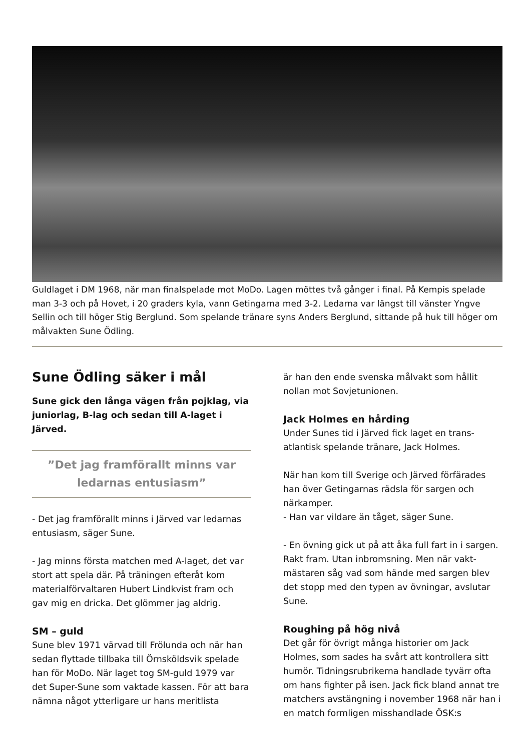Guldlaget i DM 1968, när man finalspelade mot MoDo. Lagen möttes två gånger i final. På Kempis spelade man 3-3 och på Hovet, i 20 graders kyla, vann Getingarna med 3-2. Ledarna var längst till vänster Yngve Sellin och till höger Stig Berglund. Som spelande tränare syns Anders Berglund, sittande på huk till höger om målvakten Sune Ödling.
Sune Ödling säker i mål
Sune gick den långa vägen från pojklag, via juniorlag, B-lag och sedan till A-laget i Järved.
”Det jag framförallt minns var ledarnas entusiasm”
- Det jag framförallt minns i Järved var ledarnas entusiasm, säger Sune.
- Jag minns första matchen med A-laget, det var stort att spela där. På träningen efteråt kom materialförvaltaren Hubert Lindkvist fram och gav mig en dricka. Det glömmer jag aldrig.
SM – guld
Sune blev 1971 värvad till Frölunda och när han sedan flyttade tillbaka till Örnsköldsvik spelade han för MoDo. När laget tog SM-guld 1979 var det Super-Sune som vaktade kassen. För att bara nämna något ytterligare ur hans meritlista
är han den ende svenska målvakt som hållit nollan mot Sovjetunionen.
Jack Holmes en hårding
Under Sunes tid i Järved fick laget en trans-atlantisk spelande tränare, Jack Holmes.
När han kom till Sverige och Järved förfärades han över Getingarnas rädsla för sargen och närkamper.
- Han var vildare än tåget, säger Sune.
- En övning gick ut på att åka full fart in i sargen. Rakt fram. Utan inbromsning. Men när vakt-mästaren såg vad som hände med sargen blev det stopp med den typen av övningar, avslutar Sune.
Roughing på hög nivå
Det går för övrigt många historier om Jack Holmes, som sades ha svårt att kontrollera sitt humör. Tidningsrubrikerna handlade tyvärr ofta om hans fighter på isen. Jack fick bland annat tre matchers avstängning i november 1968 när han i en match formligen misshandlade ÖSK:s